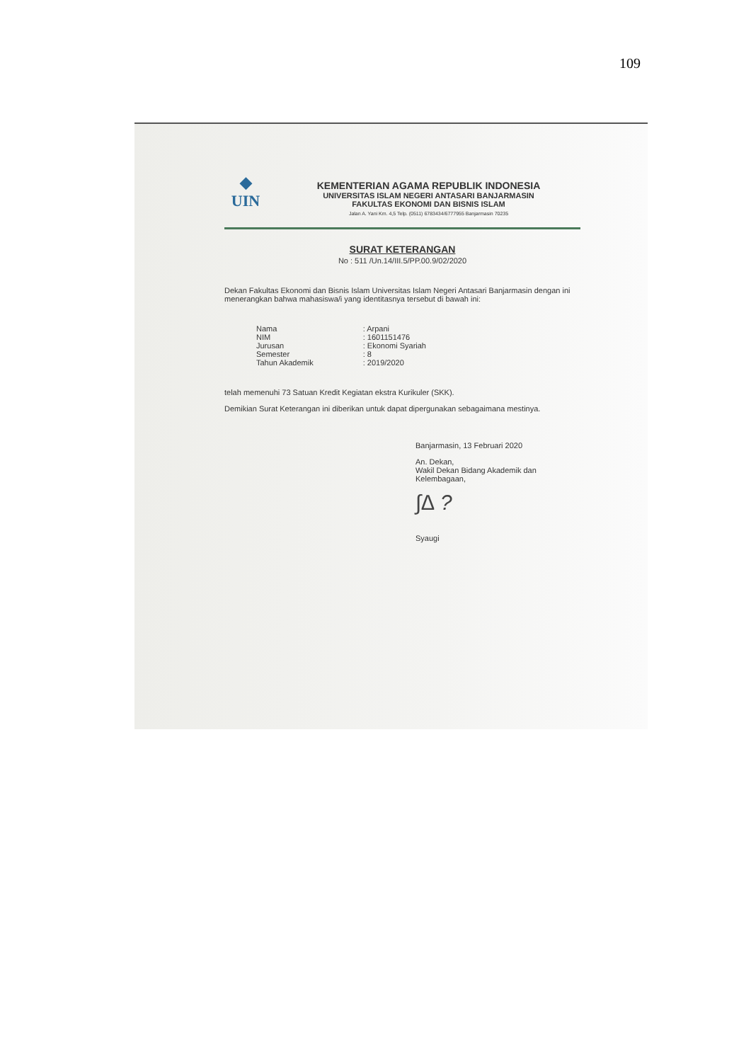109
◆
UIN
KEMENTERIAN AGAMA REPUBLIK INDONESIA
UNIVERSITAS ISLAM NEGERI ANTASARI BANJARMASIN
FAKULTAS EKONOMI DAN BISNIS ISLAM
Jalan A. Yani Km. 4,5 Telp. (0511) 6783434/6777955 Banjarmasin 70235
SURAT KETERANGAN
No : 511 /Un.14/III.5/PP.00.9/02/2020
Dekan Fakultas Ekonomi dan Bisnis Islam Universitas Islam Negeri Antasari Banjarmasin dengan ini menerangkan bahwa mahasiswa/i yang identitasnya tersebut di bawah ini:
| Nama | : Arpani |
| NIM | : 1601151476 |
| Jurusan | : Ekonomi Syariah |
| Semester | : 8 |
| Tahun Akademik | : 2019/2020 |
telah memenuhi 73 Satuan Kredit Kegiatan ekstra Kurikuler (SKK).
Demikian Surat Keterangan ini diberikan untuk dapat dipergunakan sebagaimana mestinya.
Banjarmasin, 13 Februari 2020
An. Dekan,
Wakil Dekan Bidang Akademik dan Kelembagaan,
∫∆ ?
Syaugi